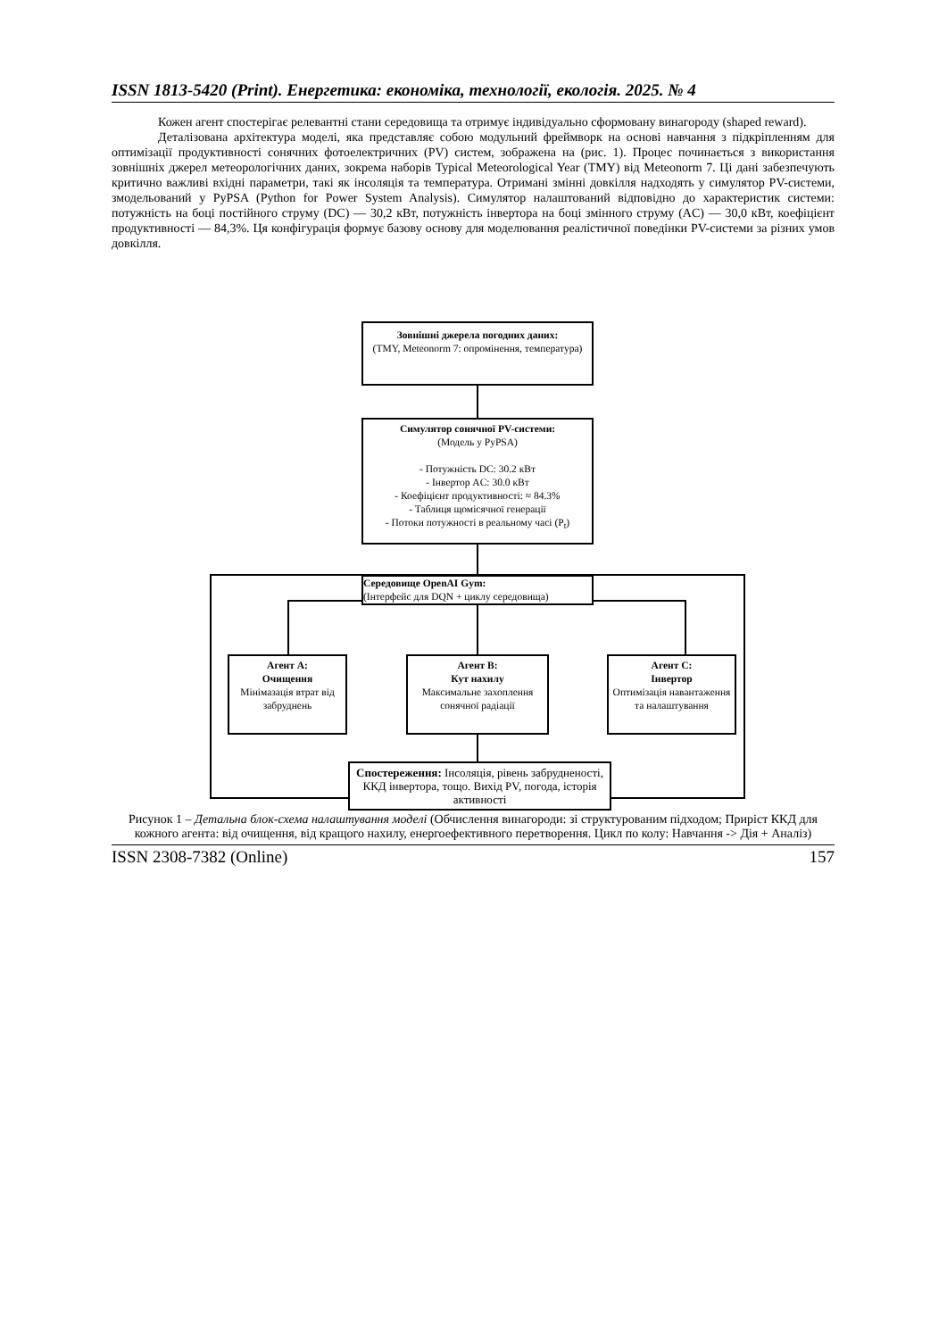ISSN 1813-5420 (Print). Енергетика: економіка, технології, екологія. 2025. № 4
Кожен агент спостерігає релевантні стани середовища та отримує індивідуально сформовану винагороду (shaped reward).
Деталізована архітектура моделі, яка представляє собою модульний фреймворк на основі навчання з підкріпленням для оптимізації продуктивності сонячних фотоелектричних (PV) систем, зображена на (рис. 1). Процес починається з використання зовнішніх джерел метеорологічних даних, зокрема наборів Typical Meteorological Year (TMY) від Meteonorm 7. Ці дані забезпечують критично важливі вхідні параметри, такі як інсоляція та температура. Отримані змінні довкілля надходять у симулятор PV-системи, змодельований у PyPSA (Python for Power System Analysis). Симулятор налаштований відповідно до характеристик системи: потужність на боці постійного струму (DC) — 30,2 кВт, потужність інвертора на боці змінного струму (AC) — 30,0 кВт, коефіцієнт продуктивності — 84,3%. Ця конфігурація формує базову основу для моделювання реалістичної поведінки PV-системи за різних умов довкілля.
Зовнішні джерела погодних даних:
(TMY, Meteonorm 7: опромінення, температура)
Симулятор сонячної PV-системи:
(Модель у PyPSA)
- Потужність DC: 30.2 кВт
- Інвертор AC: 30.0 кВт
- Коефіцієнт продуктивності: ≈ 84.3%
- Таблиця щомісячної генерації
- Потоки потужності в реальному часі (P<sub>t</sub>)
Середовище OpenAI Gym:
(Інтерфейс для DQN + циклу середовища)
Агент A:
Очищення
Мінімазація втрат від забруднень
Агент B:
Кут нахилу
Максимальне захоплення сонячної радіації
Агент C:
Інвертор
Оптимізація навантаження та налаштування
Спостереження: Інсоляція, рівень забрудненості, ККД інвертора, тощо. Вихід PV, погода, історія активності
Цикл по колу: Навчання -> Дія + Аналіз
Рисунок 1 – Детальна блок-схема налаштування моделі (Обчислення винагороди: зі структурованим підходом; Приріст ККД для кожного агента: від очищення, від кращого нахилу, енергоефективного перетворення. Цикл по колу: Навчання -> Дія + Аналіз)
ISSN 2308-7382 (Online) 157